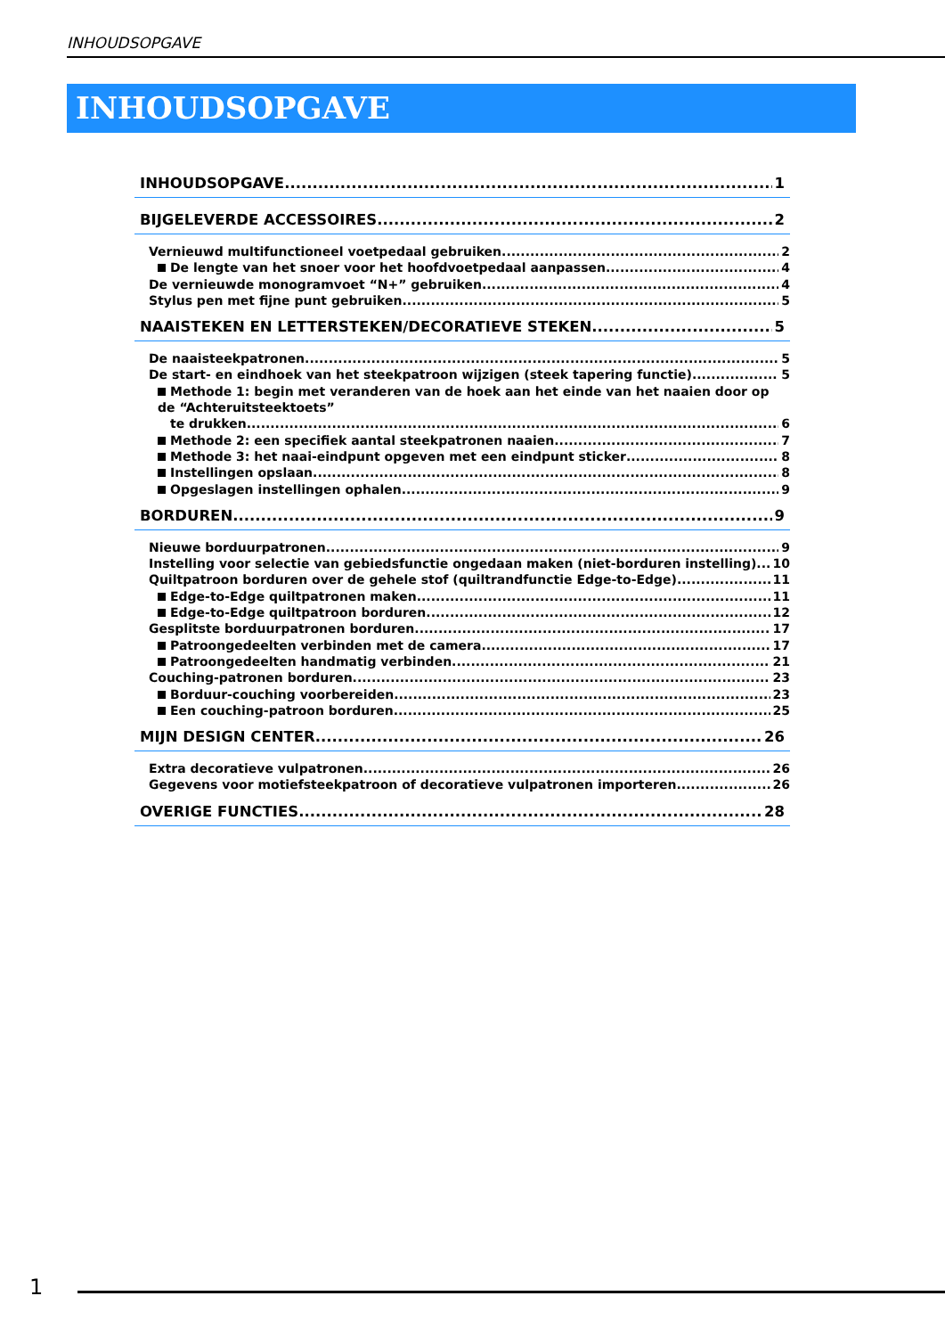INHOUDSOPGAVE
INHOUDSOPGAVE
INHOUDSOPGAVE 1
BIJGELEVERDE ACCESSOIRES 2
Vernieuwd multifunctioneel voetpedaal gebruiken 2
De lengte van het snoer voor het hoofdvoetpedaal aanpassen 4
De vernieuwde monogramvoet “N+” gebruiken 4
Stylus pen met fijne punt gebruiken 5
NAAISTEKEN EN LETTERSTEKEN/DECORATIEVE STEKEN 5
De naaisteekpatronen 5
De start- en eindhoek van het steekpatroon wijzigen (steek tapering functie) 5
Methode 1: begin met veranderen van de hoek aan het einde van het naaien door op de “Achteruitsteektoets”
te drukken 6
Methode 2: een specifiek aantal steekpatronen naaien 7
Methode 3: het naai-eindpunt opgeven met een eindpunt sticker 8
Instellingen opslaan 8
Opgeslagen instellingen ophalen 9
BORDUREN 9
Nieuwe borduurpatronen 9
Instelling voor selectie van gebiedsfunctie ongedaan maken (niet-borduren instelling) 10
Quiltpatroon borduren over de gehele stof (quiltrandfunctie Edge-to-Edge) 11
Edge-to-Edge quiltpatronen maken 11
Edge-to-Edge quiltpatroon borduren 12
Gesplitste borduurpatronen borduren 17
Patroongedeelten verbinden met de camera 17
Patroongedeelten handmatig verbinden 21
Couching-patronen borduren 23
Borduur-couching voorbereiden 23
Een couching-patroon borduren 25
MIJN DESIGN CENTER 26
Extra decoratieve vulpatronen 26
Gegevens voor motiefsteekpatroon of decoratieve vulpatronen importeren 26
OVERIGE FUNCTIES 28
1